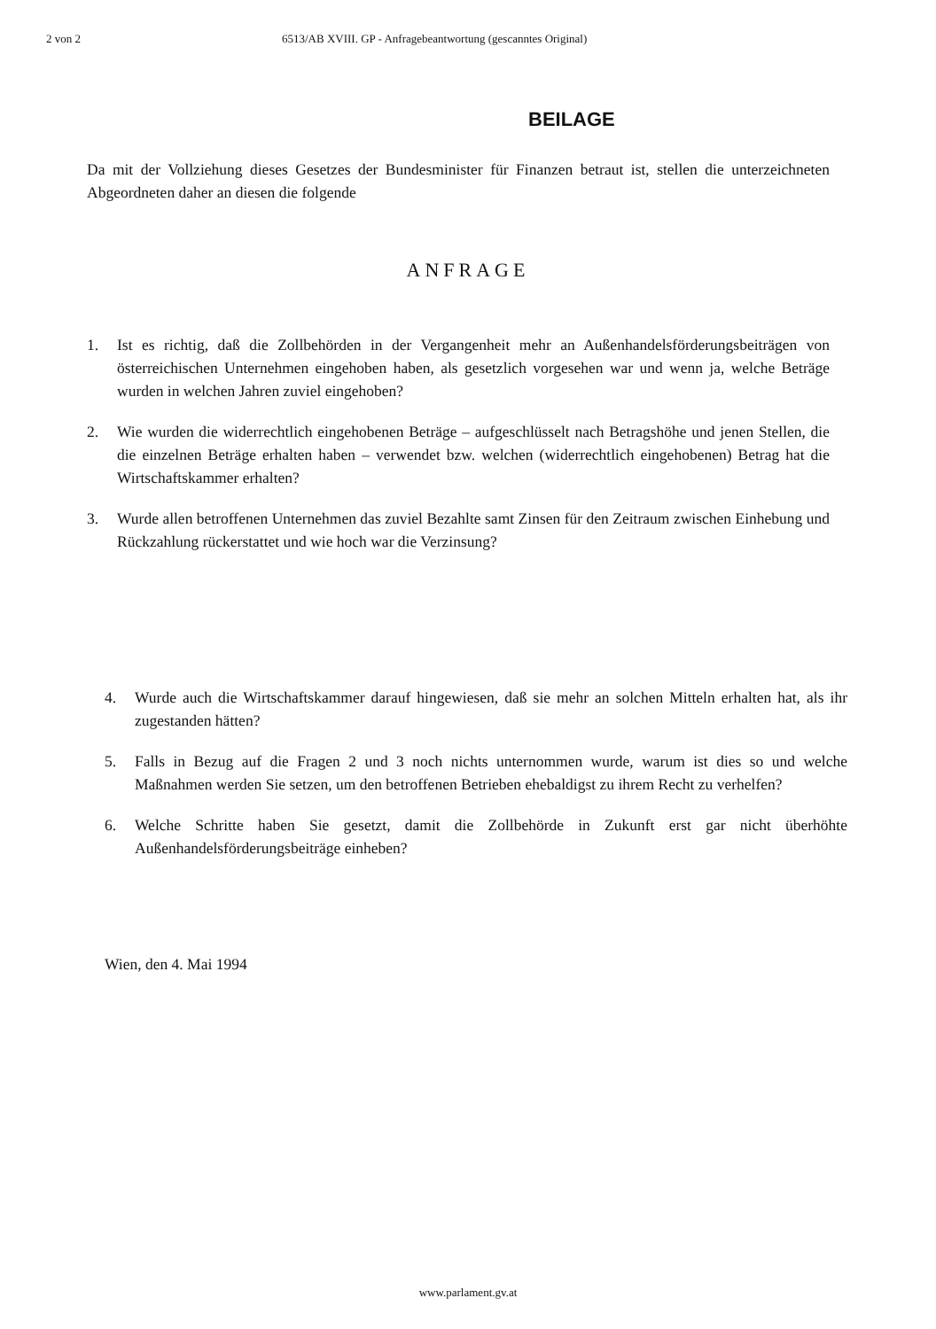2 von 2 6513/AB XVIII. GP - Anfragebeantwortung (gescanntes Original)
BEILAGE
Da mit der Vollziehung dieses Gesetzes der Bundesminister für Finanzen betraut ist, stellen die unterzeichneten Abgeordneten daher an diesen die folgende
ANFRAGE
1. Ist es richtig, daß die Zollbehörden in der Vergangenheit mehr an Außenhandelsförderungsbeiträgen von österreichischen Unternehmen eingehoben haben, als gesetzlich vorgesehen war und wenn ja, welche Beträge wurden in welchen Jahren zuviel eingehoben?
2. Wie wurden die widerrechtlich eingehobenen Beträge – aufgeschlüsselt nach Betragshöhe und jenen Stellen, die die einzelnen Beträge erhalten haben – verwendet bzw. welchen (widerrechtlich eingehobenen) Betrag hat die Wirtschaftskammer erhalten?
3. Wurde allen betroffenen Unternehmen das zuviel Bezahlte samt Zinsen für den Zeitraum zwischen Einhebung und Rückzahlung rückerstattet und wie hoch war die Verzinsung?
4. Wurde auch die Wirtschaftskammer darauf hingewiesen, daß sie mehr an solchen Mitteln erhalten hat, als ihr zugestanden hätten?
5. Falls in Bezug auf die Fragen 2 und 3 noch nichts unternommen wurde, warum ist dies so und welche Maßnahmen werden Sie setzen, um den betroffenen Betrieben ehebaldigst zu ihrem Recht zu verhelfen?
6. Welche Schritte haben Sie gesetzt, damit die Zollbehörde in Zukunft erst gar nicht überhöhte Außenhandelsförderungsbeiträge einheben?
Wien, den 4. Mai 1994
www.parlament.gv.at